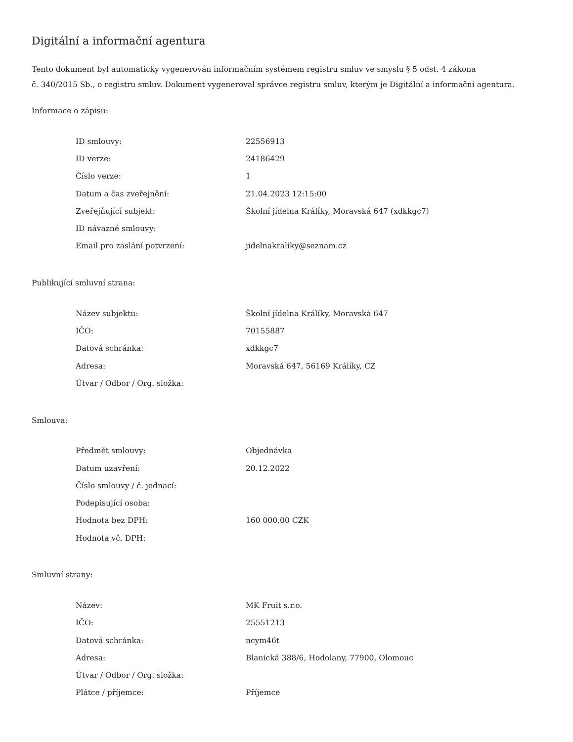Digitální a informační agentura
Tento dokument byl automaticky vygenerován informačním systémem registru smluv ve smyslu § 5 odst. 4 zákona
č. 340/2015 Sb., o registru smluv. Dokument vygeneroval správce registru smluv, kterým je Digitální a informační agentura.
Informace o zápisu:
| ID smlouvy: | 22556913 |
| ID verze: | 24186429 |
| Číslo verze: | 1 |
| Datum a čas zveřejnění: | 21.04.2023 12:15:00 |
| Zveřejňující subjekt: | Školní jídelna Králíky, Moravská 647 (xdkkgc7) |
| ID návazné smlouvy: | |
| Email pro zaslání potvrzení: | jidelnakraliky@seznam.cz |
Publikující smluvní strana:
| Název subjektu: | Školní jídelna Králíky, Moravská 647 |
| IČO: | 70155887 |
| Datová schránka: | xdkkgc7 |
| Adresa: | Moravská 647, 56169 Králíky, CZ |
| Útvar / Odbor / Org. složka: | |
Smlouva:
| Předmět smlouvy: | Objednávka |
| Datum uzavření: | 20.12.2022 |
| Číslo smlouvy / č. jednací: | |
| Podepisující osoba: | |
| Hodnota bez DPH: | 160 000,00 CZK |
| Hodnota vč. DPH: | |
Smluvní strany:
| Název: | MK Fruit s.r.o. |
| IČO: | 25551213 |
| Datová schránka: | ncym46t |
| Adresa: | Blanická 388/6, Hodolany, 77900, Olomouc |
| Útvar / Odbor / Org. složka: | |
| Plátce / příjemce: | Příjemce |